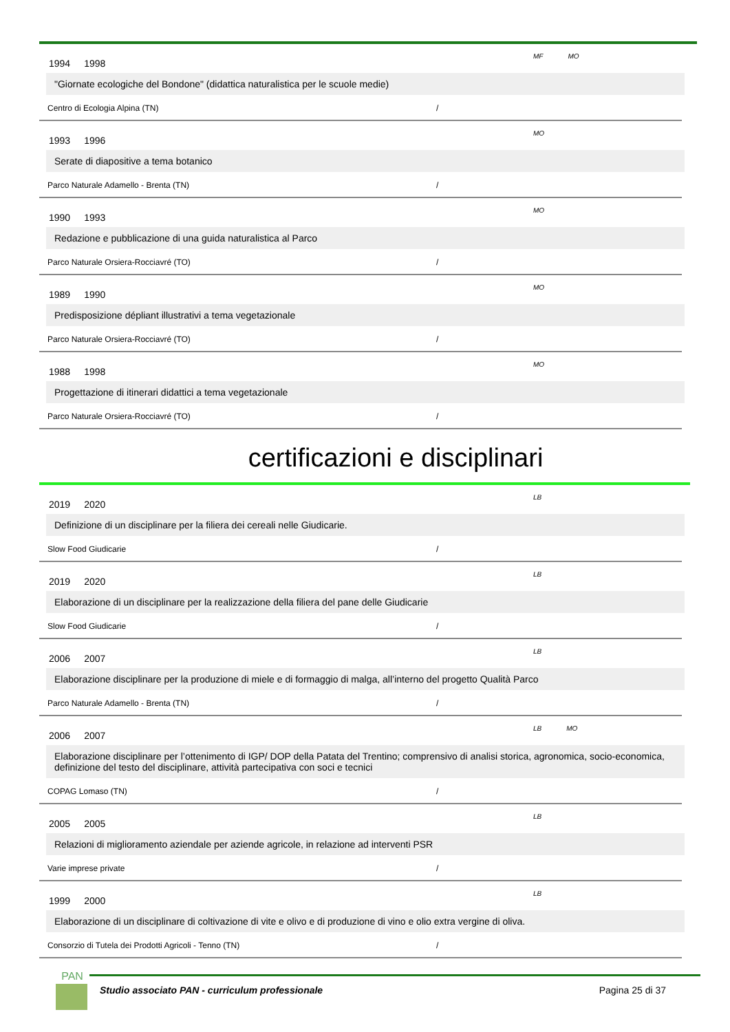1994 1998
MF MO
"Giornate ecologiche del Bondone" (didattica naturalistica per le scuole medie)
Centro di Ecologia Alpina (TN) /
1993 1996
MO
Serate di diapositive a tema botanico
Parco Naturale Adamello - Brenta (TN) /
1990 1993
MO
Redazione e pubblicazione di una guida naturalistica al Parco
Parco Naturale Orsiera-Rocciavré (TO) /
1989 1990
MO
Predisposizione dépliant illustrativi a tema vegetazionale
Parco Naturale Orsiera-Rocciavré (TO) /
1988 1998
MO
Progettazione di itinerari didattici a tema vegetazionale
Parco Naturale Orsiera-Rocciavré (TO) /
certificazioni e disciplinari
2019 2020
LB
Definizione di un disciplinare per la filiera dei cereali nelle Giudicarie.
Slow Food Giudicarie /
2019 2020
LB
Elaborazione di un disciplinare per la realizzazione della filiera del pane delle Giudicarie
Slow Food Giudicarie /
2006 2007
LB
Elaborazione disciplinare per la produzione di miele e di formaggio di malga, all’interno del progetto Qualità Parco
Parco Naturale Adamello - Brenta (TN) /
2006 2007
LB MO
Elaborazione disciplinare per l’ottenimento di IGP/ DOP della Patata del Trentino; comprensivo di analisi storica, agronomica, socio-economica, definizione del testo del disciplinare, attività partecipativa con soci e tecnici
COPAG Lomaso (TN) /
2005 2005
LB
Relazioni di miglioramento aziendale per aziende agricole, in relazione ad interventi PSR
Varie imprese private /
1999 2000
LB
Elaborazione di un disciplinare di coltivazione di vite e olivo e di produzione di vino e olio extra vergine di oliva.
Consorzio di Tutela dei Prodotti Agricoli - Tenno (TN) /
PAN
Studio associato PAN - curriculum professionale Pagina 25 di 37